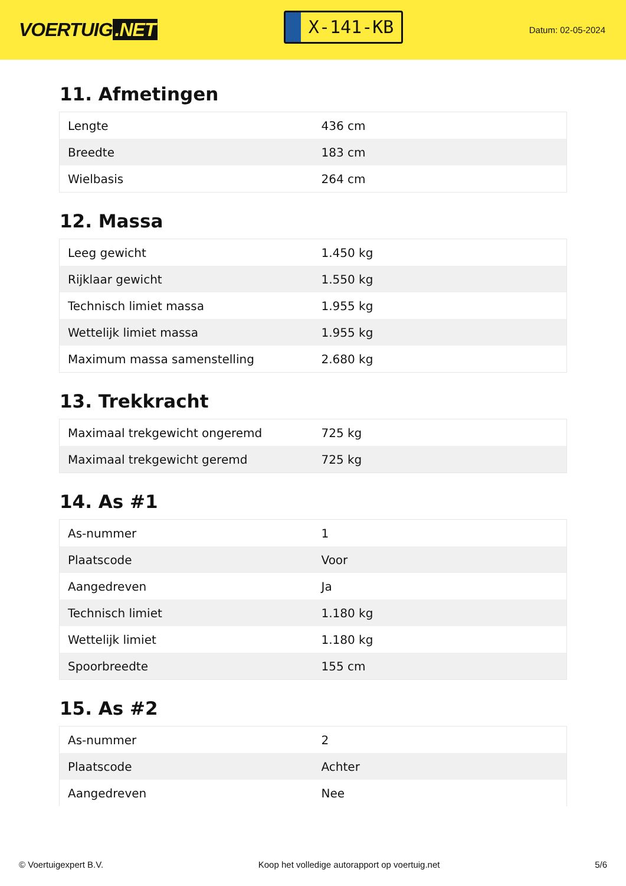VOERTUIG.NET
X-141-KB
Datum: 02-05-2024
11. Afmetingen
| Lengte | 436 cm |
| Breedte | 183 cm |
| Wielbasis | 264 cm |
12. Massa
| Leeg gewicht | 1.450 kg |
| Rijklaar gewicht | 1.550 kg |
| Technisch limiet massa | 1.955 kg |
| Wettelijk limiet massa | 1.955 kg |
| Maximum massa samenstelling | 2.680 kg |
13. Trekkracht
| Maximaal trekgewicht ongeremd | 725 kg |
| Maximaal trekgewicht geremd | 725 kg |
14. As #1
| As-nummer | 1 |
| Plaatscode | Voor |
| Aangedreven | Ja |
| Technisch limiet | 1.180 kg |
| Wettelijk limiet | 1.180 kg |
| Spoorbreedte | 155 cm |
15. As #2
| As-nummer | 2 |
| Plaatscode | Achter |
| Aangedreven | Nee |
© Voertuigexpert B.V. Koop het volledige autorapport op voertuig.net 5/6